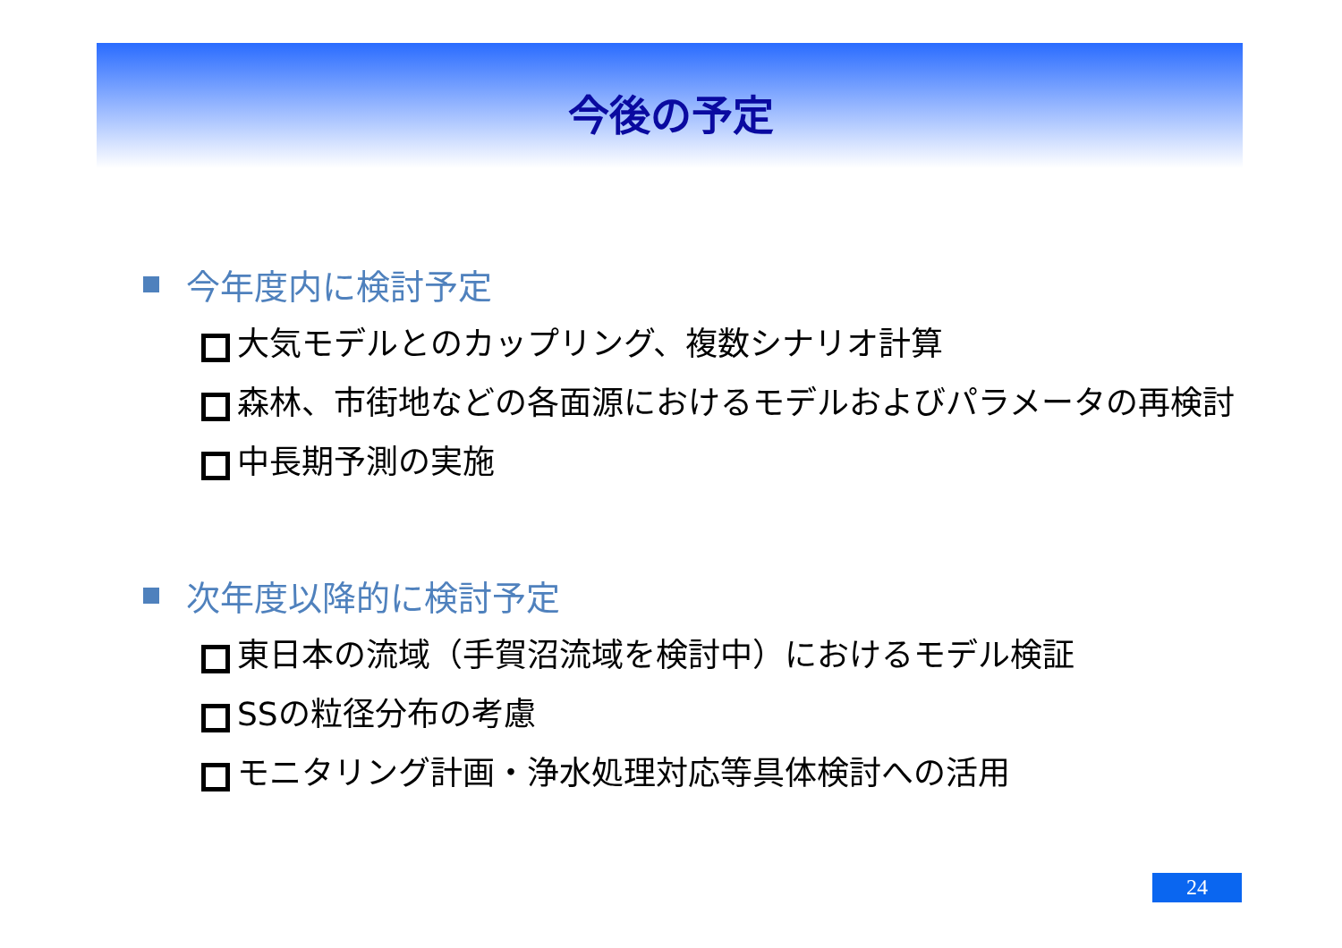今後の予定
今年度内に検討予定
大気モデルとのカップリング、複数シナリオ計算
森林、市街地などの各面源におけるモデルおよびパラメータの再検討
中長期予測の実施
次年度以降的に検討予定
東日本の流域（手賀沼流域を検討中）におけるモデル検証
SSの粒径分布の考慮
モニタリング計画・浄水処理対応等具体検討への活用
24